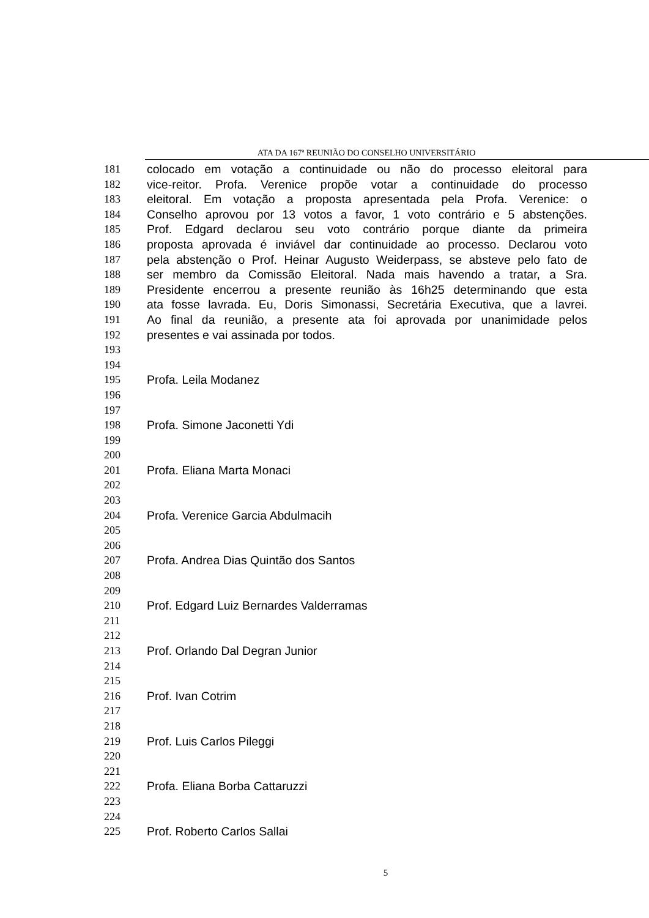ATA DA 167ª REUNIÃO DO CONSELHO UNIVERSITÁRIO
181 colocado em votação a continuidade ou não do processo eleitoral para
182 vice-reitor. Profa. Verenice propõe votar a continuidade do processo
183 eleitoral. Em votação a proposta apresentada pela Profa. Verenice: o
184 Conselho aprovou por 13 votos a favor, 1 voto contrário e 5 abstenções.
185 Prof. Edgard declarou seu voto contrário porque diante da primeira
186 proposta aprovada é inviável dar continuidade ao processo. Declarou voto
187 pela abstenção o Prof. Heinar Augusto Weiderpass, se absteve pelo fato de
188 ser membro da Comissão Eleitoral. Nada mais havendo a tratar, a Sra.
189 Presidente encerrou a presente reunião às 16h25 determinando que esta
190 ata fosse lavrada. Eu, Doris Simonassi, Secretária Executiva, que a lavrei.
191 Ao final da reunião, a presente ata foi aprovada por unanimidade pelos
192 presentes e vai assinada por todos.
193
194
195 Profa. Leila Modanez
196
197
198 Profa. Simone Jaconetti Ydi
199
200
201 Profa. Eliana Marta Monaci
202
203
204 Profa. Verenice Garcia Abdulmacih
205
206
207 Profa. Andrea Dias Quintão dos Santos
208
209
210 Prof. Edgard Luiz Bernardes Valderramas
211
212
213 Prof. Orlando Dal Degran Junior
214
215
216 Prof. Ivan Cotrim
217
218
219 Prof. Luis Carlos Pileggi
220
221
222 Profa. Eliana Borba Cattaruzzi
223
224
225 Prof. Roberto Carlos Sallai
5